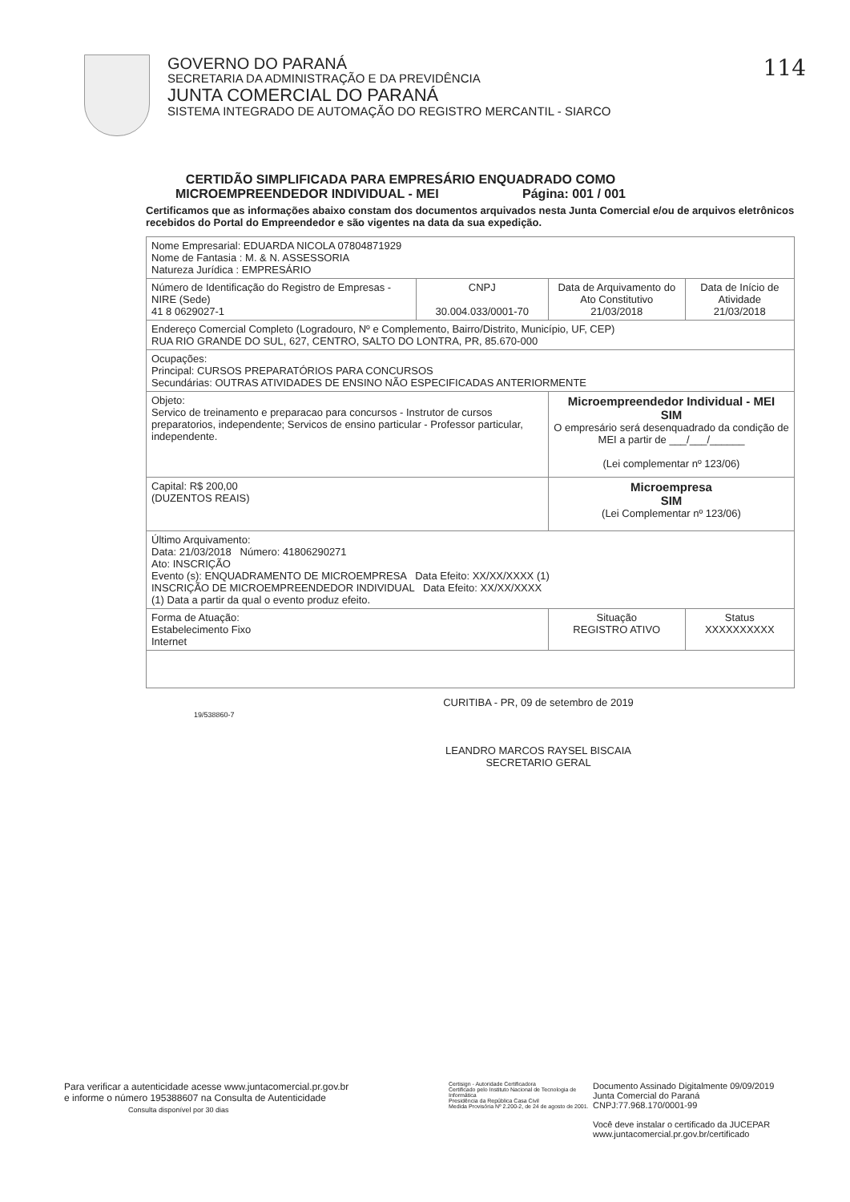GOVERNO DO PARANÁ
SECRETARIA DA ADMINISTRAÇÃO E DA PREVIDÊNCIA
JUNTA COMERCIAL DO PARANÁ
SISTEMA INTEGRADO DE AUTOMAÇÃO DO REGISTRO MERCANTIL - SIARCO
114
CERTIDÃO SIMPLIFICADA PARA EMPRESÁRIO ENQUADRADO COMO
MICROEMPREENDEDOR INDIVIDUAL - MEI Página: 001 / 001
Certificamos que as informações abaixo constam dos documentos arquivados nesta Junta Comercial e/ou de arquivos eletrônicos recebidos do Portal do Empreendedor e são vigentes na data da sua expedição.
| Nome Empresarial: EDUARDA NICOLA 07804871929 Nome de Fantasia : M. & N. ASSESSORIA Natureza Jurídica : EMPRESÁRIO | | | |
| Número de Identificação do Registro de Empresas - NIRE (Sede) 41 8 0629027-1 | CNPJ 30.004.033/0001-70 | Data de Arquivamento do Ato Constitutivo 21/03/2018 | Data de Início de Atividade 21/03/2018 |
| Endereço Comercial Completo (Logradouro, Nº e Complemento, Bairro/Distrito, Município, UF, CEP) RUA RIO GRANDE DO SUL, 627, CENTRO, SALTO DO LONTRA, PR, 85.670-000 | | | |
| Ocupações: Principal: CURSOS PREPARATÓRIOS PARA CONCURSOS Secundárias: OUTRAS ATIVIDADES DE ENSINO NÃO ESPECIFICADAS ANTERIORMENTE | | | |
| Objeto: Servico de treinamento e preparacao para concursos - Instrutor de cursos preparatorios, independente; Servicos de ensino particular - Professor particular, independente. | | Microempreendedor Individual - MEI SIM O empresário será desenquadrado da condição de MEI a partir de ___/___/______ (Lei complementar nº 123/06) | |
| Capital: R$ 200,00 (DUZENTOS REAIS) | | Microempresa SIM (Lei Complementar nº 123/06) | |
| Último Arquivamento: Data: 21/03/2018 Número: 41806290271 Ato: INSCRIÇÃO Evento (s): ENQUADRAMENTO DE MICROEMPRESA Data Efeito: XX/XX/XXXX (1) INSCRIÇÃO DE MICROEMPREENDEDOR INDIVIDUAL Data Efeito: XX/XX/XXXX (1) Data a partir da qual o evento produz efeito. | | | |
| Forma de Atuação: Estabelecimento Fixo Internet | | Situação REGISTRO ATIVO | Status XXXXXXXXXX |
19/538860-7
CURITIBA - PR, 09 de setembro de 2019
LEANDRO MARCOS RAYSEL BISCAIA
SECRETARIO GERAL
Para verificar a autenticidade acesse www.juntacomercial.pr.gov.br
e informe o número 195388607 na Consulta de Autenticidade
Consulta disponível por 30 dias
Certisign - Autoridade Certificadora
Certificado pelo Instituto Nacional de Tecnologia de Informática
Presidência da República Casa Civil
Medida Provisória Nº 2.200-2, de 24 de agosto de 2001.
Documento Assinado Digitalmente 09/09/2019
Junta Comercial do Paraná
CNPJ:77.968.170/0001-99
Você deve instalar o certificado da JUCEPAR
www.juntacomercial.pr.gov.br/certificado